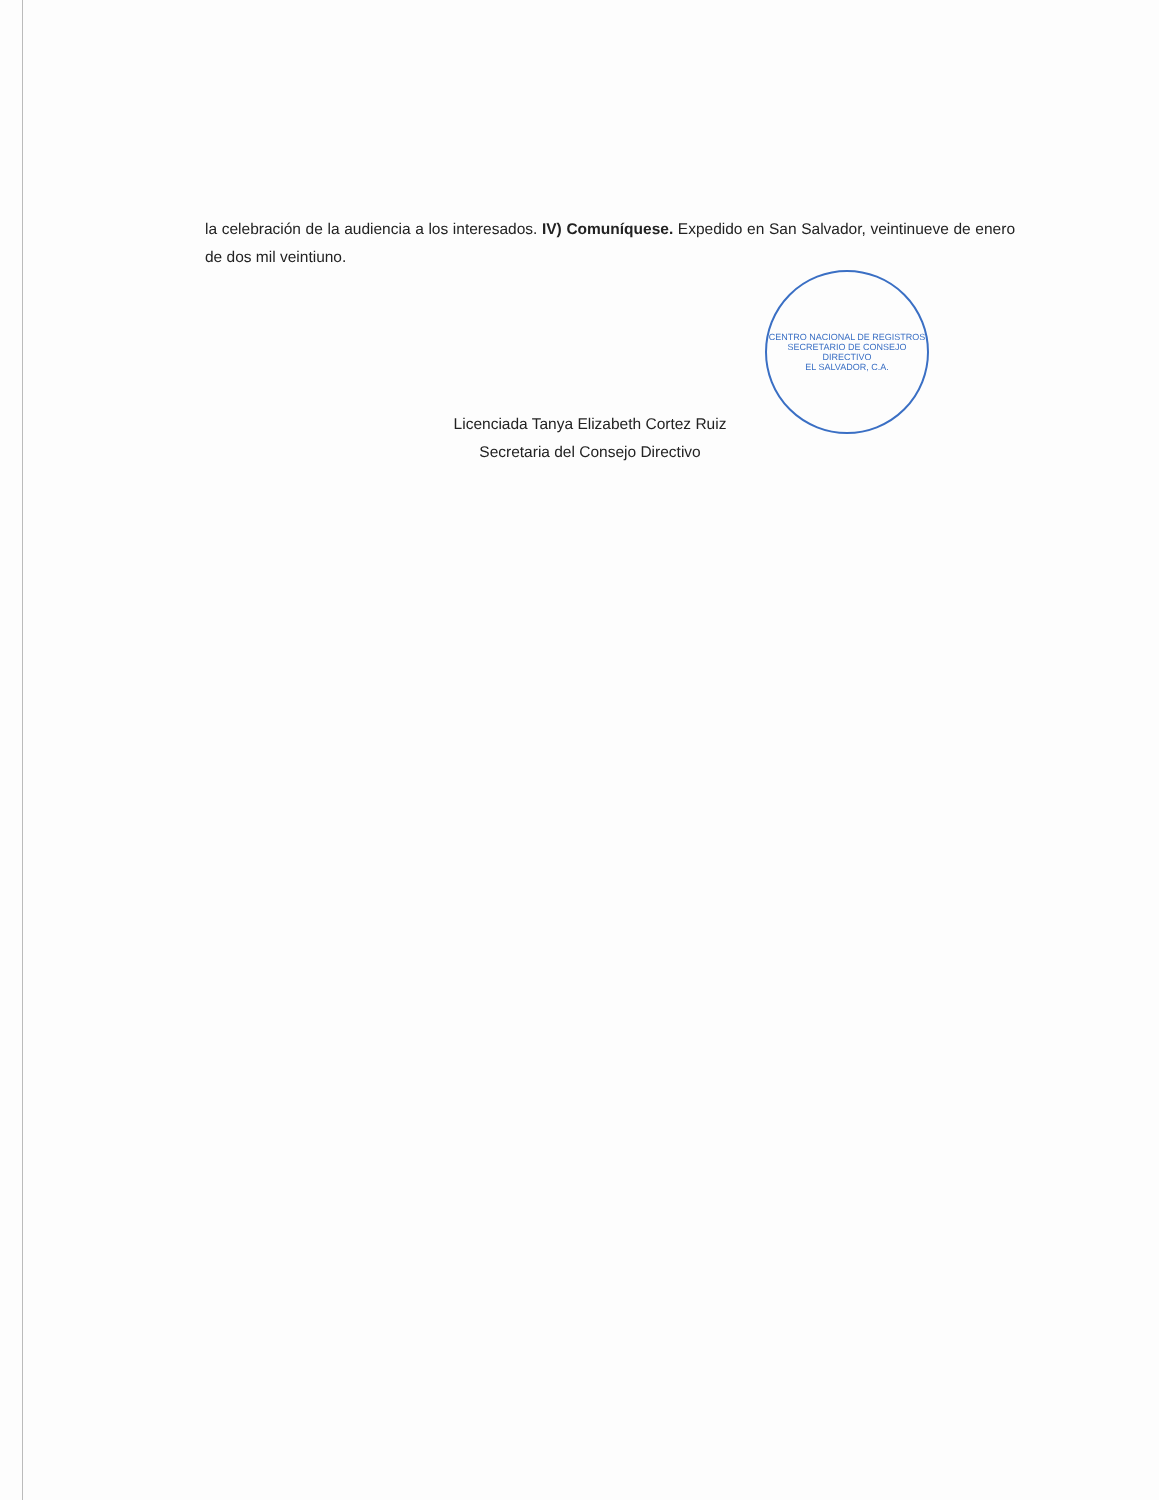la celebración de la audiencia a los interesados. IV) Comuníquese. Expedido en San Salvador, veintinueve de enero de dos mil veintiuno.
CENTRO NACIONAL DE REGISTROS
SECRETARIO DE CONSEJO DIRECTIVO
EL SALVADOR, C.A.
Licenciada Tanya Elizabeth Cortez Ruiz
Secretaria del Consejo Directivo